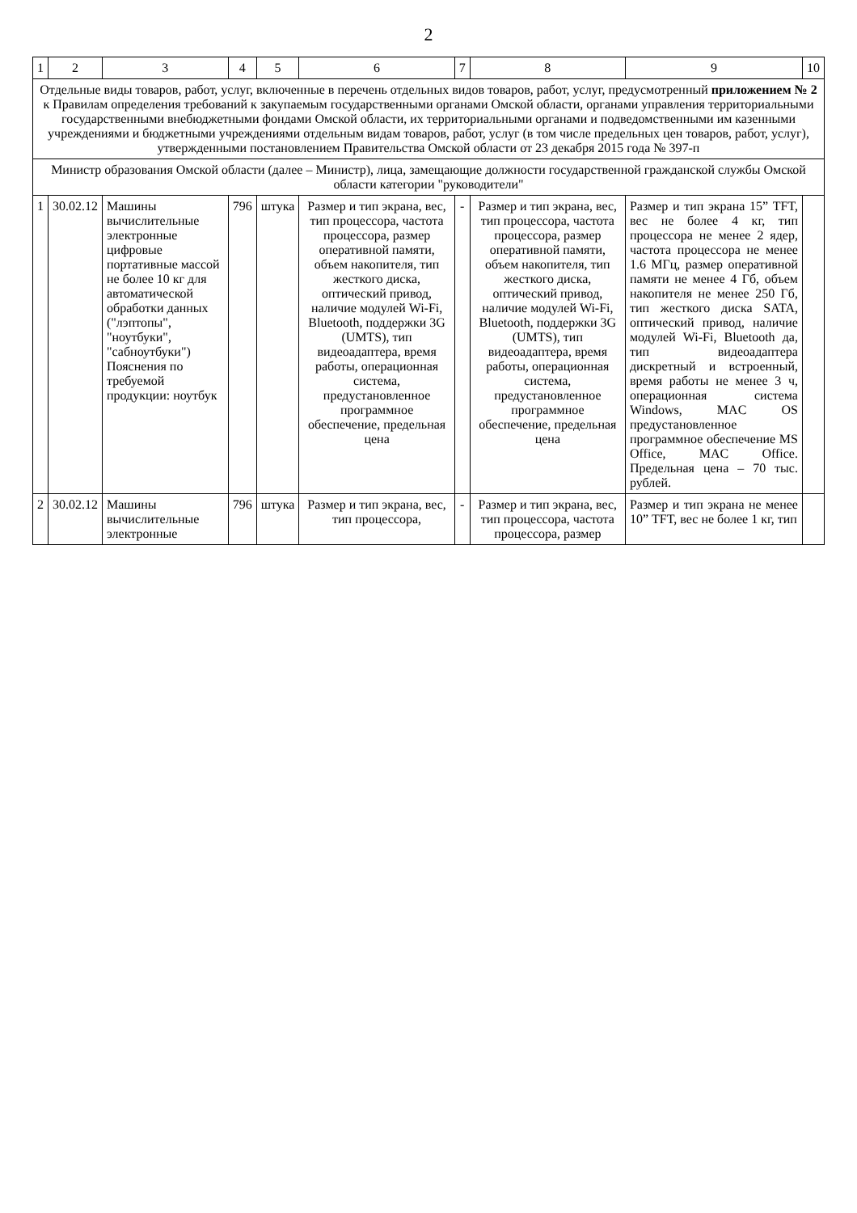2
| 1 | 2 | 3 | 4 | 5 | 6 | 7 | 8 | 9 | 10 |
| --- | --- | --- | --- | --- | --- | --- | --- | --- | --- |
| Отдельные виды товаров, работ, услуг, включенные в перечень отдельных видов товаров, работ, услуг, предусмотренный приложением № 2 к Правилам определения требований к закупаемым государственными органами Омской области, органами управления территориальными государственными внебюджетными фондами Омской области, их территориальными органами и подведомственными им казенными учреждениями и бюджетными учреждениями отдельным видам товаров, работ, услуг (в том числе предельных цен товаров, работ, услуг), утвержденными постановлением Правительства Омской области от 23 декабря 2015 года № 397-п | | | | | | | | | |
| Министр образования Омской области (далее – Министр), лица, замещающие должности государственной гражданской службы Омской области категории "руководители" | | | | | | | | | |
| 1 | 30.02.12 | Машины вычислительные электронные цифровые портативные массой не более 10 кг для автоматической обработки данных ("лэптопы", "ноутбуки", "сабноутбуки") Пояснения по требуемой продукции: ноутбук | 796 | штука | Размер и тип экрана, вес, тип процессора, частота процессора, размер оперативной памяти, объем накопителя, тип жесткого диска, оптический привод, наличие модулей Wi-Fi, Bluetooth, поддержки 3G (UMTS), тип видеоадаптера, время работы, операционная система, предустановленное программное обеспечение, предельная цена | - | Размер и тип экрана, вес, тип процессора, частота процессора, размер оперативной памяти, объем накопителя, тип жесткого диска, оптический привод, наличие модулей Wi-Fi, Bluetooth, поддержки 3G (UMTS), тип видеоадаптера, время работы, операционная система, предустановленное программное обеспечение, предельная цена | Размер и тип экрана 15” TFT, вес не более 4 кг, тип процессора не менее 2 ядер, частота процессора не менее 1.6 МГц, размер оперативной памяти не менее 4 Гб, объем накопителя не менее 250 Гб, тип жесткого диска SATA, оптический привод, наличие модулей Wi-Fi, Bluetooth да, тип видеоадаптера дискретный и встроенный, время работы не менее 3 ч, операционная система Windows, MAC OS предустановленное программное обеспечение MS Office, MAC Office. Предельная цена – 70 тыс. рублей. | |
| 2 | 30.02.12 | Машины вычислительные электронные | 796 | штука | Размер и тип экрана, вес, тип процессора, | - | Размер и тип экрана, вес, тип процессора, частота процессора, размер | Размер и тип экрана не менее 10” TFT, вес не более 1 кг, тип | |